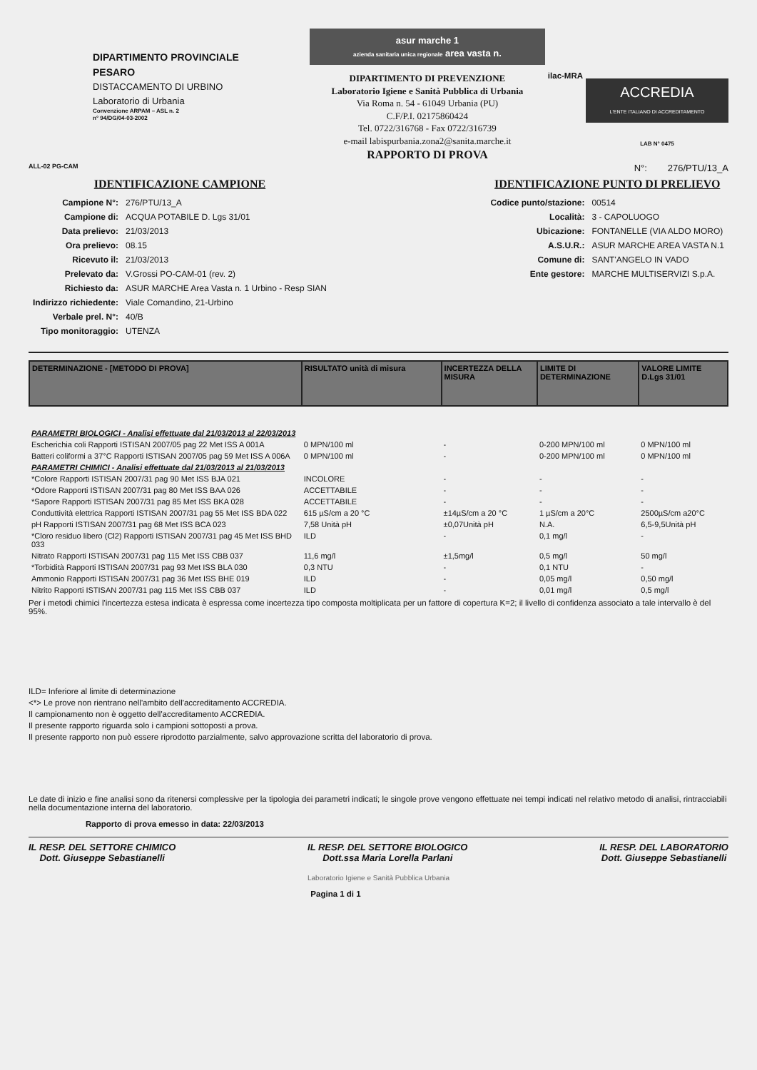DIPARTIMENTO PROVINCIALE
PESARO
DISTACCAMENTO DI URBINO
Laboratorio di Urbania
Convenzione ARPAM – ASL n. 2
n° 94/DG/04-03-2002
asur marche 1
azienda sanitaria unica regionale area vasta n.
DIPARTIMENTO DI PREVENZIONE
Laboratorio Igiene e Sanità Pubblica di Urbania
Via Roma n. 54 - 61049 Urbania (PU)
C.F/P.I. 02175860424
Tel. 0722/316768 - Fax 0722/316739
e-mail labispurbania.zona2@sanita.marche.it
RAPPORTO DI PROVA
ilac-MRA
ACCREDIA
L'ENTE ITALIANO DI ACCREDITAMENTO
LAB N° 0475
ALL-02 PG-CAM N°: 276/PTU/13_A
IDENTIFICAZIONE CAMPIONE
| Campione N°: | 276/PTU/13_A |
| Campione di: | ACQUA POTABILE D. Lgs 31/01 |
| Data prelievo: | 21/03/2013 |
| Ora prelievo: | 08.15 |
| Ricevuto il: | 21/03/2013 |
| Prelevato da: | V.Grossi PO-CAM-01 (rev. 2) |
| Richiesto da: | ASUR MARCHE Area Vasta n. 1 Urbino - Resp SIAN |
| Indirizzo richiedente: | Viale Comandino, 21-Urbino |
| Verbale prel. N°: | 40/B |
| Tipo monitoraggio: | UTENZA |
IDENTIFICAZIONE PUNTO DI PRELIEVO
| Codice punto/stazione: | 00514 |
| Località: | 3 - CAPOLUOGO |
| Ubicazione: | FONTANELLE (VIA ALDO MORO) |
| A.S.U.R.: | ASUR MARCHE AREA VASTA N.1 |
| Comune di: | SANT'ANGELO IN VADO |
| Ente gestore: | MARCHE MULTISERVIZI S.p.A. |
| DETERMINAZIONE - [METODO DI PROVA] | RISULTATO unità di misura | INCERTEZZA DELLA MISURA | LIMITE DI DETERMINAZIONE | VALORE LIMITE D.Lgs 31/01 |
| --- | --- | --- | --- | --- |
| PARAMETRI BIOLOGICI - Analisi effettuate dal 21/03/2013 al 22/03/2013 | | | | |
| Escherichia coli Rapporti ISTISAN 2007/05 pag 22 Met ISS A 001A | 0 MPN/100 ml | - | 0-200 MPN/100 ml | 0 MPN/100 ml |
| Batteri coliformi a 37°C Rapporti ISTISAN 2007/05 pag 59 Met ISS A 006A | 0 MPN/100 ml | - | 0-200 MPN/100 ml | 0 MPN/100 ml |
| PARAMETRI CHIMICI - Analisi effettuate dal 21/03/2013 al 21/03/2013 | | | | |
| *Colore Rapporti ISTISAN 2007/31 pag 90 Met ISS BJA 021 | INCOLORE | - | - | - |
| *Odore Rapporti ISTISAN 2007/31 pag 80 Met ISS BAA 026 | ACCETTABILE | - | - | - |
| *Sapore Rapporti ISTISAN 2007/31 pag 85 Met ISS BKA 028 | ACCETTABILE | - | - | - |
| Conduttività elettrica Rapporti ISTISAN 2007/31 pag 55 Met ISS BDA 022 | 615 µS/cm a 20 °C | ±14µS/cm a 20 °C | 1 µS/cm a 20°C | 2500µS/cm a20°C |
| pH Rapporti ISTISAN 2007/31 pag 68 Met ISS BCA 023 | 7,58 Unità pH | ±0,07Unità pH | N.A. | 6,5-9,5Unità pH |
| *Cloro residuo libero (Cl2) Rapporti ISTISAN 2007/31 pag 45 Met ISS BHD 033 | ILD | - | 0,1 mg/l | - |
| Nitrato Rapporti ISTISAN 2007/31 pag 115 Met ISS CBB 037 | 11,6 mg/l | ±1,5mg/l | 0,5 mg/l | 50 mg/l |
| *Torbidità Rapporti ISTISAN 2007/31 pag 93 Met ISS BLA 030 | 0,3 NTU | - | 0,1 NTU | - |
| Ammonio Rapporti ISTISAN 2007/31 pag 36 Met ISS BHE 019 | ILD | - | 0,05 mg/l | 0,50 mg/l |
| Nitrito Rapporti ISTISAN 2007/31 pag 115 Met ISS CBB 037 | ILD | - | 0,01 mg/l | 0,5 mg/l |
Per i metodi chimici l'incertezza estesa indicata è espressa come incertezza tipo composta moltiplicata per un fattore di copertura K=2; il livello di confidenza associato a tale intervallo è del 95%.
ILD= Inferiore al limite di determinazione
<*> Le prove non rientrano nell'ambito dell'accreditamento ACCREDIA.
Il campionamento non è oggetto dell'accreditamento ACCREDIA.
Il presente rapporto riguarda solo i campioni sottoposti a prova.
Il presente rapporto non può essere riprodotto parzialmente, salvo approvazione scritta del laboratorio di prova.
Le date di inizio e fine analisi sono da ritenersi complessive per la tipologia dei parametri indicati; le singole prove vengono effettuate nei tempi indicati nel relativo metodo di analisi, rintracciabili nella documentazione interna del laboratorio.
Rapporto di prova emesso in data: 22/03/2013
IL RESP. DEL SETTORE CHIMICO
Dott. Giuseppe Sebastianelli
IL RESP. DEL SETTORE BIOLOGICO
Dott.ssa Maria Lorella Parlani
IL RESP. DEL LABORATORIO
Dott. Giuseppe Sebastianelli
Laboratorio Igiene e Sanità Pubblica Urbania
Pagina 1 di 1